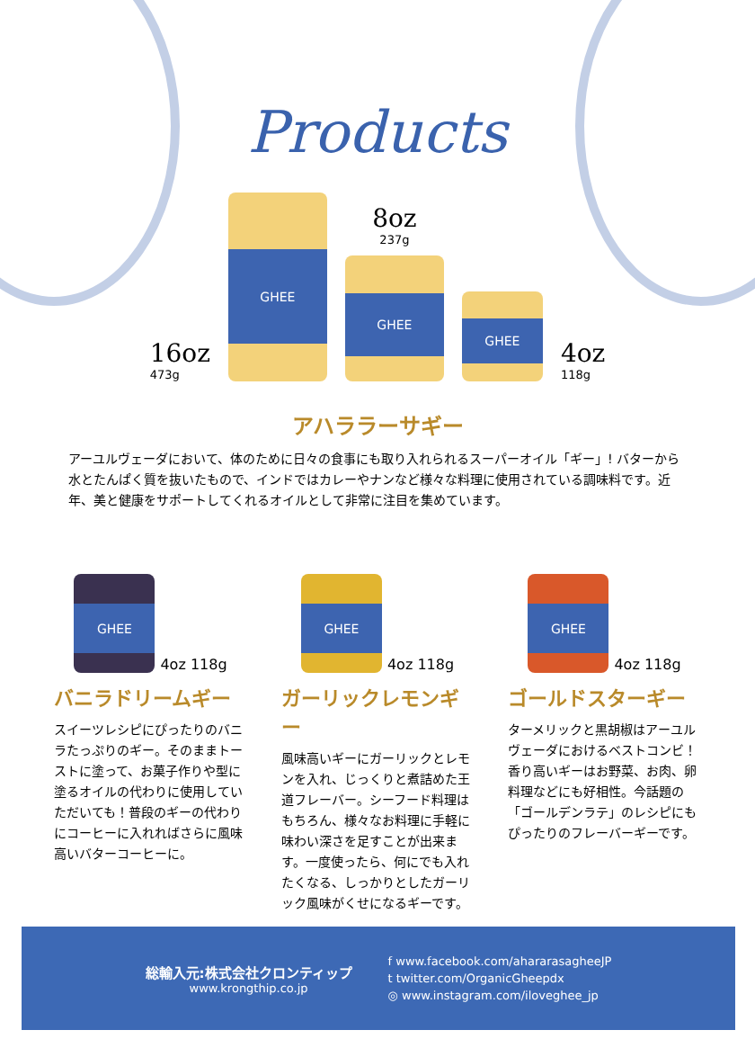Products
16oz
473g
GHEE
8oz
237g
GHEE
GHEE
4oz
118g
アハララーサギー
アーユルヴェーダにおいて、体のために日々の食事にも取り入れられるスーパーオイル「ギー」! バターから水とたんぱく質を抜いたもので、インドではカレーやナンなど様々な料理に使用されている調味料です。近年、美と健康をサポートしてくれるオイルとして非常に注目を集めています。
GHEE
4oz 118g
バニラドリームギー
スイーツレシピにぴったりのバニラたっぷりのギー。そのままトーストに塗って、お菓子作りや型に塗るオイルの代わりに使用していただいても！普段のギーの代わりにコーヒーに入れればさらに風味高いバターコーヒーに。
GHEE
4oz 118g
ガーリックレモンギー
風味高いギーにガーリックとレモンを入れ、じっくりと煮詰めた王道フレーバー。シーフード料理はもちろん、様々なお料理に手軽に味わい深さを足すことが出来ます。一度使ったら、何にでも入れたくなる、しっかりとしたガーリック風味がくせになるギーです。
GHEE
4oz 118g
ゴールドスターギー
ターメリックと黒胡椒はアーユルヴェーダにおけるベストコンビ！香り高いギーはお野菜、お肉、卵料理などにも好相性。今話題の「ゴールデンラテ」のレシピにもぴったりのフレーバーギーです。
総輸入元:株式会社クロンティップ
www.krongthip.co.jp
f www.facebook.com/ahararasagheeJP
t twitter.com/OrganicGheepdx
◎ www.instagram.com/iloveghee_jp